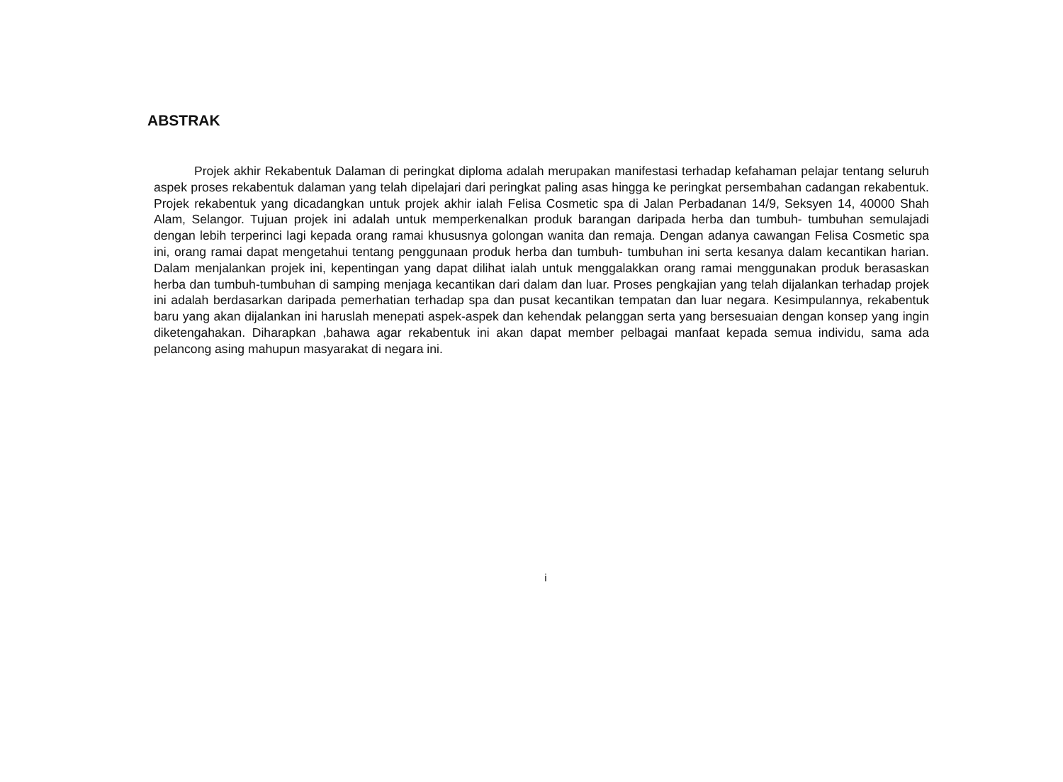ABSTRAK
Projek akhir Rekabentuk Dalaman di peringkat diploma adalah merupakan manifestasi terhadap kefahaman pelajar tentang seluruh aspek proses rekabentuk dalaman yang telah dipelajari dari peringkat paling asas hingga ke peringkat persembahan cadangan rekabentuk. Projek rekabentuk yang dicadangkan untuk projek akhir ialah Felisa Cosmetic spa di Jalan Perbadanan 14/9, Seksyen 14, 40000 Shah Alam, Selangor. Tujuan projek ini adalah untuk memperkenalkan produk barangan daripada herba dan tumbuh- tumbuhan semulajadi dengan lebih terperinci lagi kepada orang ramai khususnya golongan wanita dan remaja. Dengan adanya cawangan Felisa Cosmetic spa ini, orang ramai dapat mengetahui tentang penggunaan produk herba dan tumbuh- tumbuhan ini serta kesanya dalam kecantikan harian. Dalam menjalankan projek ini, kepentingan yang dapat dilihat ialah untuk menggalakkan orang ramai menggunakan produk berasaskan herba dan tumbuh-tumbuhan di samping menjaga kecantikan dari dalam dan luar. Proses pengkajian yang telah dijalankan terhadap projek ini adalah berdasarkan daripada pemerhatian terhadap spa dan pusat kecantikan tempatan dan luar negara. Kesimpulannya, rekabentuk baru yang akan dijalankan ini haruslah menepati aspek-aspek dan kehendak pelanggan serta yang bersesuaian dengan konsep yang ingin diketengahakan. Diharapkan ,bahawa agar rekabentuk ini akan dapat member pelbagai manfaat kepada semua individu, sama ada pelancong asing mahupun masyarakat di negara ini.
i